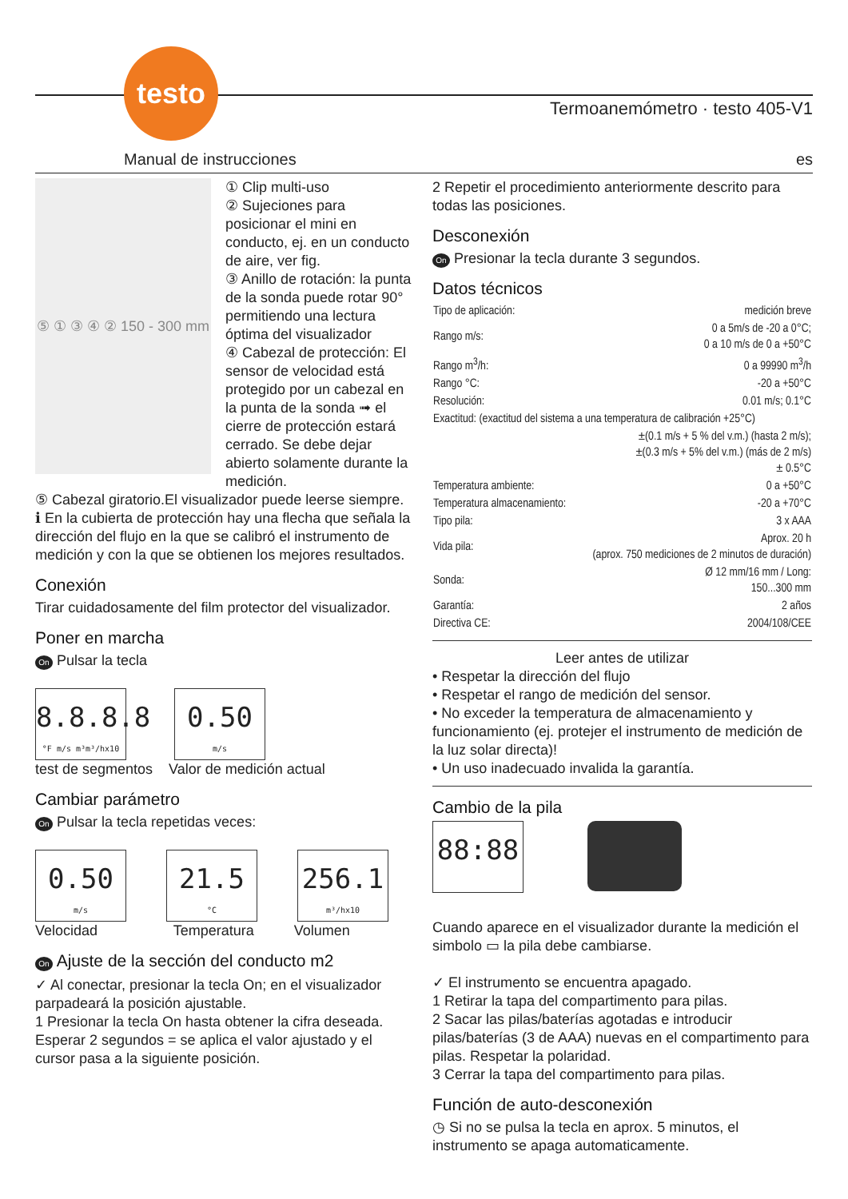testo
Termoanemómetro · testo 405-V1
Manual de instrucciones es
⑤ ① ③ ④ ② 150 - 300 mm
① Clip multi-uso
② Sujeciones para posicionar el mini en conducto, ej. en un conducto de aire, ver fig.
③ Anillo de rotación: la punta de la sonda puede rotar 90° permitiendo una lectura óptima del visualizador
④ Cabezal de protección: El sensor de velocidad está protegido por un cabezal en la punta de la sonda ➟ el cierre de protección estará cerrado. Se debe dejar abierto solamente durante la medición.
⑤ Cabezal giratorio.El visualizador puede leerse siempre.
ℹ En la cubierta de protección hay una flecha que señala la dirección del flujo en la que se calibró el instrumento de medición y con la que se obtienen los mejores resultados.
Conexión
Tirar cuidadosamente del film protector del visualizador.
Poner en marcha
On Pulsar la tecla
8.8.8.8 °F m/s m³m³/hx10
0.50 m/s
test de segmentos Valor de medición actual
Cambiar parámetro
On Pulsar la tecla repetidas veces:
0.50 m/s
21.5 °C
256.1 m³/hx10
Velocidad Temperatura Volumen
On Ajuste de la sección del conducto m2
✓ Al conectar, presionar la tecla On; en el visualizador parpadeará la posición ajustable.
1 Presionar la tecla On hasta obtener la cifra deseada. Esperar 2 segundos = se aplica el valor ajustado y el cursor pasa a la siguiente posición.
2 Repetir el procedimiento anteriormente descrito para todas las posiciones.
Desconexión
On Presionar la tecla durante 3 segundos.
Datos técnicos
| Tipo de aplicación: | medición breve |
| Rango m/s: | 0 a 5m/s de -20 a 0°C; 0 a 10 m/s de 0 a +50°C |
| Rango m<sup>3</sup>/h: | 0 a 99990 m<sup>3</sup>/h |
| Rango °C: | -20 a +50°C |
| Resolución: | 0.01 m/s; 0.1°C |
| Exactitud: (exactitud del sistema a una temperatura de calibración +25°C) | |
| ±(0.1 m/s + 5 % del v.m.) (hasta 2 m/s); ±(0.3 m/s + 5% del v.m.) (más de 2 m/s) ± 0.5°C | |
| Temperatura ambiente: | 0 a +50°C |
| Temperatura almacenamiento: | -20 a +70°C |
| Tipo pila: | 3 x AAA |
| Vida pila: | Aprox. 20 h (aprox. 750 mediciones de 2 minutos de duración) |
| Sonda: | Ø 12 mm/16 mm / Long: 150...300 mm |
| Garantía: | 2 años |
| Directiva CE: | 2004/108/CEE |
Leer antes de utilizar
• Respetar la dirección del flujo
• Respetar el rango de medición del sensor.
• No exceder la temperatura de almacenamiento y funcionamiento (ej. protejer el instrumento de medición de la luz solar directa)!
• Un uso inadecuado invalida la garantía.
Cambio de la pila
88:88
Cuando aparece en el visualizador durante la medición el simbolo ▭ la pila debe cambiarse.
✓ El instrumento se encuentra apagado.
1 Retirar la tapa del compartimento para pilas.
2 Sacar las pilas/baterías agotadas e introducir pilas/baterías (3 de AAA) nuevas en el compartimento para pilas. Respetar la polaridad.
3 Cerrar la tapa del compartimento para pilas.
Función de auto-desconexión
◷ Si no se pulsa la tecla en aprox. 5 minutos, el instrumento se apaga automaticamente.